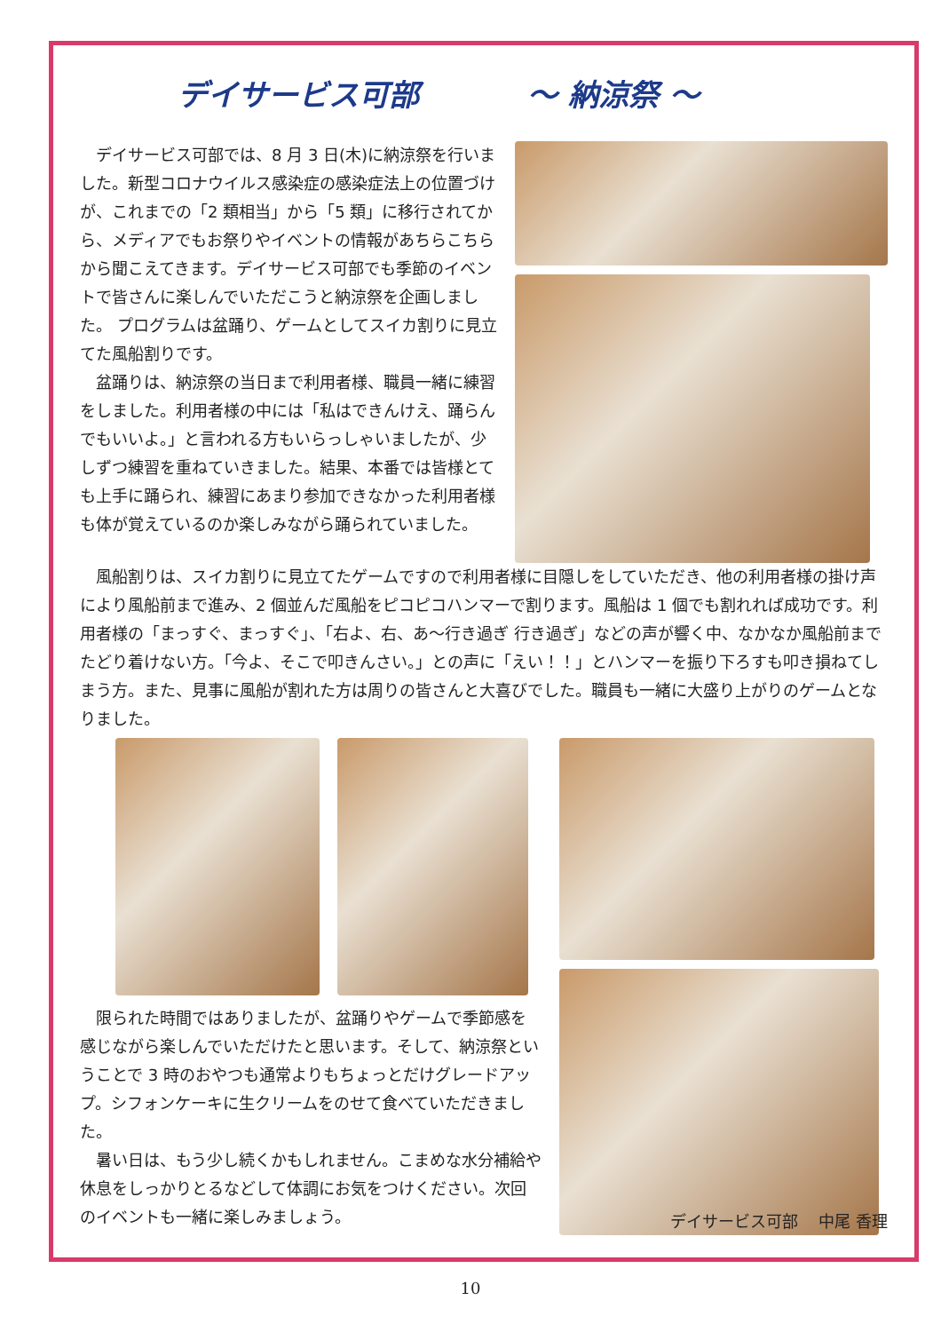デイサービス可部 ～ 納涼祭 ～
デイサービス可部では、8 月 3 日(木)に納涼祭を行いました。新型コロナウイルス感染症の感染症法上の位置づけが、これまでの「2 類相当」から「5 類」に移行されてから、メディアでもお祭りやイベントの情報があちらこちらから聞こえてきます。デイサービス可部でも季節のイベントで皆さんに楽しんでいただこうと納涼祭を企画しました。 プログラムは盆踊り、ゲームとしてスイカ割りに見立てた風船割りです。
盆踊りは、納涼祭の当日まで利用者様、職員一緒に練習をしました。利用者様の中には「私はできんけえ、踊らんでもいいよ。」と言われる方もいらっしゃいましたが、少しずつ練習を重ねていきました。結果、本番では皆様とても上手に踊られ、練習にあまり参加できなかった利用者様も体が覚えているのか楽しみながら踊られていました。
風船割りは、スイカ割りに見立てたゲームですので利用者様に目隠しをしていただき、他の利用者様の掛け声により風船前まで進み、2 個並んだ風船をピコピコハンマーで割ります。風船は 1 個でも割れれば成功です。利用者様の「まっすぐ、まっすぐ」、「右よ、右、あ～行き過ぎ 行き過ぎ」などの声が響く中、なかなか風船前までたどり着けない方。「今よ、そこで叩きんさい。」との声に「えい！！」とハンマーを振り下ろすも叩き損ねてしまう方。また、見事に風船が割れた方は周りの皆さんと大喜びでした。職員も一緒に大盛り上がりのゲームとなりました。
限られた時間ではありましたが、盆踊りやゲームで季節感を感じながら楽しんでいただけたと思います。そして、納涼祭ということで 3 時のおやつも通常よりもちょっとだけグレードアップ。シフォンケーキに生クリームをのせて食べていただきました。
暑い日は、もう少し続くかもしれません。こまめな水分補給や休息をしっかりとるなどして体調にお気をつけください。次回のイベントも一緒に楽しみましょう。
デイサービス可部　 中尾 香理
10